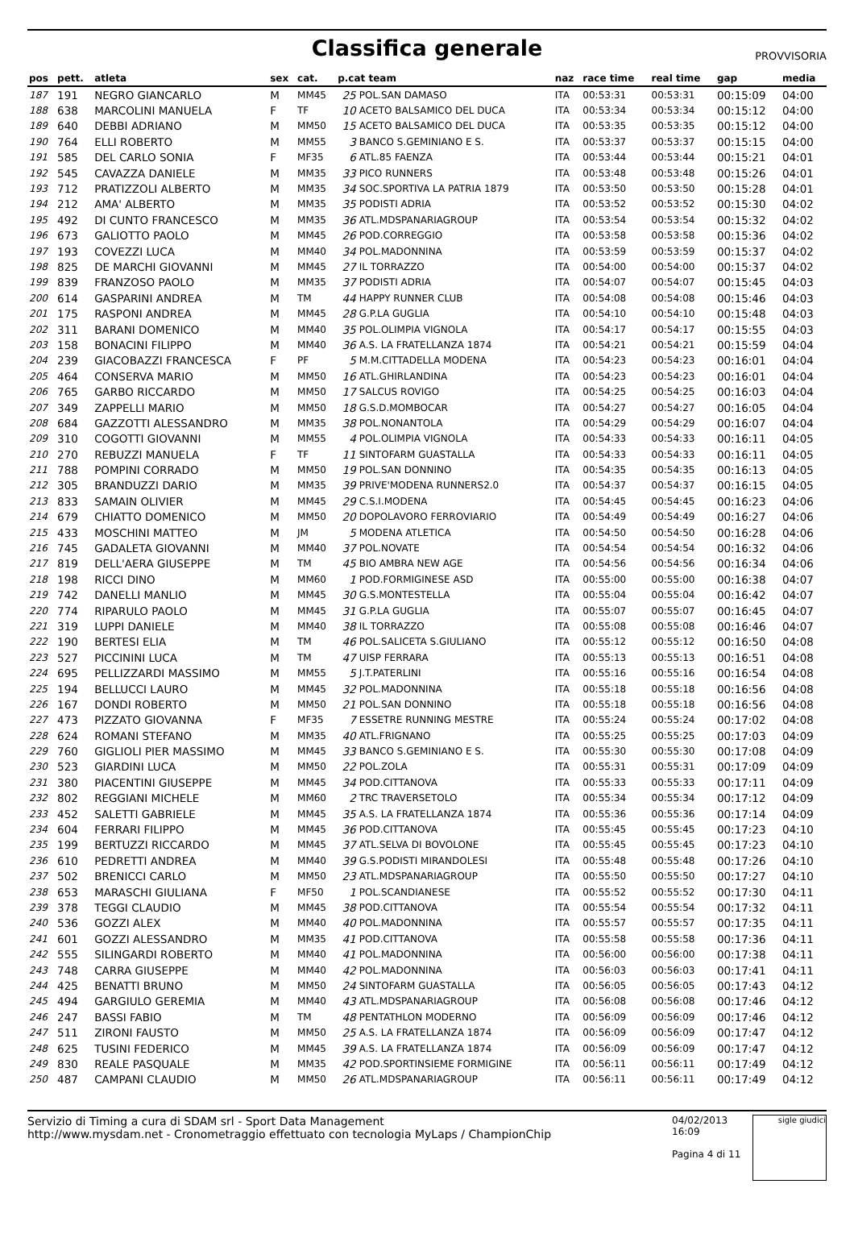Classifica generale
PROVVISORIA
| pos | pett. | atleta | sex | cat. | p.cat team | | naz | race time | real time | gap | media |
| --- | --- | --- | --- | --- | --- | --- | --- | --- | --- | --- | --- |
| 187 | 191 | NEGRO GIANCARLO | M | MM45 | 25 | POL.SAN DAMASO | ITA | 00:53:31 | 00:53:31 | 00:15:09 | 04:00 |
| 188 | 638 | MARCOLINI MANUELA | F | TF | 10 | ACETO BALSAMICO DEL DUCA | ITA | 00:53:34 | 00:53:34 | 00:15:12 | 04:00 |
| 189 | 640 | DEBBI ADRIANO | M | MM50 | 15 | ACETO BALSAMICO DEL DUCA | ITA | 00:53:35 | 00:53:35 | 00:15:12 | 04:00 |
| 190 | 764 | ELLI ROBERTO | M | MM55 | 3 | BANCO S.GEMINIANO E S. | ITA | 00:53:37 | 00:53:37 | 00:15:15 | 04:00 |
| 191 | 585 | DEL CARLO SONIA | F | MF35 | 6 | ATL.85 FAENZA | ITA | 00:53:44 | 00:53:44 | 00:15:21 | 04:01 |
| 192 | 545 | CAVAZZA DANIELE | M | MM35 | 33 | PICO RUNNERS | ITA | 00:53:48 | 00:53:48 | 00:15:26 | 04:01 |
| 193 | 712 | PRATIZZOLI ALBERTO | M | MM35 | 34 | SOC.SPORTIVA LA PATRIA 1879 | ITA | 00:53:50 | 00:53:50 | 00:15:28 | 04:01 |
| 194 | 212 | AMA' ALBERTO | M | MM35 | 35 | PODISTI ADRIA | ITA | 00:53:52 | 00:53:52 | 00:15:30 | 04:02 |
| 195 | 492 | DI CUNTO FRANCESCO | M | MM35 | 36 | ATL.MDSPANARIAGROUP | ITA | 00:53:54 | 00:53:54 | 00:15:32 | 04:02 |
| 196 | 673 | GALIOTTO PAOLO | M | MM45 | 26 | POD.CORREGGIO | ITA | 00:53:58 | 00:53:58 | 00:15:36 | 04:02 |
| 197 | 193 | COVEZZI LUCA | M | MM40 | 34 | POL.MADONNINA | ITA | 00:53:59 | 00:53:59 | 00:15:37 | 04:02 |
| 198 | 825 | DE MARCHI GIOVANNI | M | MM45 | 27 | IL TORRAZZO | ITA | 00:54:00 | 00:54:00 | 00:15:37 | 04:02 |
| 199 | 839 | FRANZOSO PAOLO | M | MM35 | 37 | PODISTI ADRIA | ITA | 00:54:07 | 00:54:07 | 00:15:45 | 04:03 |
| 200 | 614 | GASPARINI ANDREA | M | TM | 44 | HAPPY RUNNER CLUB | ITA | 00:54:08 | 00:54:08 | 00:15:46 | 04:03 |
| 201 | 175 | RASPONI ANDREA | M | MM45 | 28 | G.P.LA GUGLIA | ITA | 00:54:10 | 00:54:10 | 00:15:48 | 04:03 |
| 202 | 311 | BARANI DOMENICO | M | MM40 | 35 | POL.OLIMPIA VIGNOLA | ITA | 00:54:17 | 00:54:17 | 00:15:55 | 04:03 |
| 203 | 158 | BONACINI FILIPPO | M | MM40 | 36 | A.S. LA FRATELLANZA 1874 | ITA | 00:54:21 | 00:54:21 | 00:15:59 | 04:04 |
| 204 | 239 | GIACOBAZZI FRANCESCA | F | PF | 5 | M.M.CITTADELLA MODENA | ITA | 00:54:23 | 00:54:23 | 00:16:01 | 04:04 |
| 205 | 464 | CONSERVA MARIO | M | MM50 | 16 | ATL.GHIRLANDINA | ITA | 00:54:23 | 00:54:23 | 00:16:01 | 04:04 |
| 206 | 765 | GARBO RICCARDO | M | MM50 | 17 | SALCUS ROVIGO | ITA | 00:54:25 | 00:54:25 | 00:16:03 | 04:04 |
| 207 | 349 | ZAPPELLI MARIO | M | MM50 | 18 | G.S.D.MOMBOCAR | ITA | 00:54:27 | 00:54:27 | 00:16:05 | 04:04 |
| 208 | 684 | GAZZOTTI ALESSANDRO | M | MM35 | 38 | POL.NONANTOLA | ITA | 00:54:29 | 00:54:29 | 00:16:07 | 04:04 |
| 209 | 310 | COGOTTI GIOVANNI | M | MM55 | 4 | POL.OLIMPIA VIGNOLA | ITA | 00:54:33 | 00:54:33 | 00:16:11 | 04:05 |
| 210 | 270 | REBUZZI MANUELA | F | TF | 11 | SINTOFARM GUASTALLA | ITA | 00:54:33 | 00:54:33 | 00:16:11 | 04:05 |
| 211 | 788 | POMPINI CORRADO | M | MM50 | 19 | POL.SAN DONNINO | ITA | 00:54:35 | 00:54:35 | 00:16:13 | 04:05 |
| 212 | 305 | BRANDUZZI DARIO | M | MM35 | 39 | PRIVE'MODENA RUNNERS2.0 | ITA | 00:54:37 | 00:54:37 | 00:16:15 | 04:05 |
| 213 | 833 | SAMAIN OLIVIER | M | MM45 | 29 | C.S.I.MODENA | ITA | 00:54:45 | 00:54:45 | 00:16:23 | 04:06 |
| 214 | 679 | CHIATTO DOMENICO | M | MM50 | 20 | DOPOLAVORO FERROVIARIO | ITA | 00:54:49 | 00:54:49 | 00:16:27 | 04:06 |
| 215 | 433 | MOSCHINI MATTEO | M | JM | 5 | MODENA ATLETICA | ITA | 00:54:50 | 00:54:50 | 00:16:28 | 04:06 |
| 216 | 745 | GADALETA GIOVANNI | M | MM40 | 37 | POL.NOVATE | ITA | 00:54:54 | 00:54:54 | 00:16:32 | 04:06 |
| 217 | 819 | DELL'AERA GIUSEPPE | M | TM | 45 | BIO AMBRA NEW AGE | ITA | 00:54:56 | 00:54:56 | 00:16:34 | 04:06 |
| 218 | 198 | RICCI DINO | M | MM60 | 1 | POD.FORMIGINESE ASD | ITA | 00:55:00 | 00:55:00 | 00:16:38 | 04:07 |
| 219 | 742 | DANELLI MANLIO | M | MM45 | 30 | G.S.MONTESTELLA | ITA | 00:55:04 | 00:55:04 | 00:16:42 | 04:07 |
| 220 | 774 | RIPARULO PAOLO | M | MM45 | 31 | G.P.LA GUGLIA | ITA | 00:55:07 | 00:55:07 | 00:16:45 | 04:07 |
| 221 | 319 | LUPPI DANIELE | M | MM40 | 38 | IL TORRAZZO | ITA | 00:55:08 | 00:55:08 | 00:16:46 | 04:07 |
| 222 | 190 | BERTESI ELIA | M | TM | 46 | POL.SALICETA S.GIULIANO | ITA | 00:55:12 | 00:55:12 | 00:16:50 | 04:08 |
| 223 | 527 | PICCININI LUCA | M | TM | 47 | UISP FERRARA | ITA | 00:55:13 | 00:55:13 | 00:16:51 | 04:08 |
| 224 | 695 | PELLIZZARDI MASSIMO | M | MM55 | 5 | J.T.PATERLINI | ITA | 00:55:16 | 00:55:16 | 00:16:54 | 04:08 |
| 225 | 194 | BELLUCCI LAURO | M | MM45 | 32 | POL.MADONNINA | ITA | 00:55:18 | 00:55:18 | 00:16:56 | 04:08 |
| 226 | 167 | DONDI ROBERTO | M | MM50 | 21 | POL.SAN DONNINO | ITA | 00:55:18 | 00:55:18 | 00:16:56 | 04:08 |
| 227 | 473 | PIZZATO GIOVANNA | F | MF35 | 7 | ESSETRE RUNNING MESTRE | ITA | 00:55:24 | 00:55:24 | 00:17:02 | 04:08 |
| 228 | 624 | ROMANI STEFANO | M | MM35 | 40 | ATL.FRIGNANO | ITA | 00:55:25 | 00:55:25 | 00:17:03 | 04:09 |
| 229 | 760 | GIGLIOLI PIER MASSIMO | M | MM45 | 33 | BANCO S.GEMINIANO E S. | ITA | 00:55:30 | 00:55:30 | 00:17:08 | 04:09 |
| 230 | 523 | GIARDINI LUCA | M | MM50 | 22 | POL.ZOLA | ITA | 00:55:31 | 00:55:31 | 00:17:09 | 04:09 |
| 231 | 380 | PIACENTINI GIUSEPPE | M | MM45 | 34 | POD.CITTANOVA | ITA | 00:55:33 | 00:55:33 | 00:17:11 | 04:09 |
| 232 | 802 | REGGIANI MICHELE | M | MM60 | 2 | TRC TRAVERSETOLO | ITA | 00:55:34 | 00:55:34 | 00:17:12 | 04:09 |
| 233 | 452 | SALETTI GABRIELE | M | MM45 | 35 | A.S. LA FRATELLANZA 1874 | ITA | 00:55:36 | 00:55:36 | 00:17:14 | 04:09 |
| 234 | 604 | FERRARI FILIPPO | M | MM45 | 36 | POD.CITTANOVA | ITA | 00:55:45 | 00:55:45 | 00:17:23 | 04:10 |
| 235 | 199 | BERTUZZI RICCARDO | M | MM45 | 37 | ATL.SELVA DI BOVOLONE | ITA | 00:55:45 | 00:55:45 | 00:17:23 | 04:10 |
| 236 | 610 | PEDRETTI ANDREA | M | MM40 | 39 | G.S.PODISTI MIRANDOLESI | ITA | 00:55:48 | 00:55:48 | 00:17:26 | 04:10 |
| 237 | 502 | BRENICCI CARLO | M | MM50 | 23 | ATL.MDSPANARIAGROUP | ITA | 00:55:50 | 00:55:50 | 00:17:27 | 04:10 |
| 238 | 653 | MARASCHI GIULIANA | F | MF50 | 1 | POL.SCANDIANESE | ITA | 00:55:52 | 00:55:52 | 00:17:30 | 04:11 |
| 239 | 378 | TEGGI CLAUDIO | M | MM45 | 38 | POD.CITTANOVA | ITA | 00:55:54 | 00:55:54 | 00:17:32 | 04:11 |
| 240 | 536 | GOZZI ALEX | M | MM40 | 40 | POL.MADONNINA | ITA | 00:55:57 | 00:55:57 | 00:17:35 | 04:11 |
| 241 | 601 | GOZZI ALESSANDRO | M | MM35 | 41 | POD.CITTANOVA | ITA | 00:55:58 | 00:55:58 | 00:17:36 | 04:11 |
| 242 | 555 | SILINGARDI ROBERTO | M | MM40 | 41 | POL.MADONNINA | ITA | 00:56:00 | 00:56:00 | 00:17:38 | 04:11 |
| 243 | 748 | CARRA GIUSEPPE | M | MM40 | 42 | POL.MADONNINA | ITA | 00:56:03 | 00:56:03 | 00:17:41 | 04:11 |
| 244 | 425 | BENATTI BRUNO | M | MM50 | 24 | SINTOFARM GUASTALLA | ITA | 00:56:05 | 00:56:05 | 00:17:43 | 04:12 |
| 245 | 494 | GARGIULO GEREMIA | M | MM40 | 43 | ATL.MDSPANARIAGROUP | ITA | 00:56:08 | 00:56:08 | 00:17:46 | 04:12 |
| 246 | 247 | BASSI FABIO | M | TM | 48 | PENTATHLON MODERNO | ITA | 00:56:09 | 00:56:09 | 00:17:46 | 04:12 |
| 247 | 511 | ZIRONI FAUSTO | M | MM50 | 25 | A.S. LA FRATELLANZA 1874 | ITA | 00:56:09 | 00:56:09 | 00:17:47 | 04:12 |
| 248 | 625 | TUSINI FEDERICO | M | MM45 | 39 | A.S. LA FRATELLANZA 1874 | ITA | 00:56:09 | 00:56:09 | 00:17:47 | 04:12 |
| 249 | 830 | REALE PASQUALE | M | MM35 | 42 | POD.SPORTINSIEME FORMIGINE | ITA | 00:56:11 | 00:56:11 | 00:17:49 | 04:12 |
| 250 | 487 | CAMPANI CLAUDIO | M | MM50 | 26 | ATL.MDSPANARIAGROUP | ITA | 00:56:11 | 00:56:11 | 00:17:49 | 04:12 |
Servizio di Timing a cura di SDAM srl - Sport Data Management
http://www.mysdam.net - Cronometraggio effettuato con tecnologia MyLaps / ChampionChip
04/02/2013 16:09
Pagina 4 di 11
sigle giudici